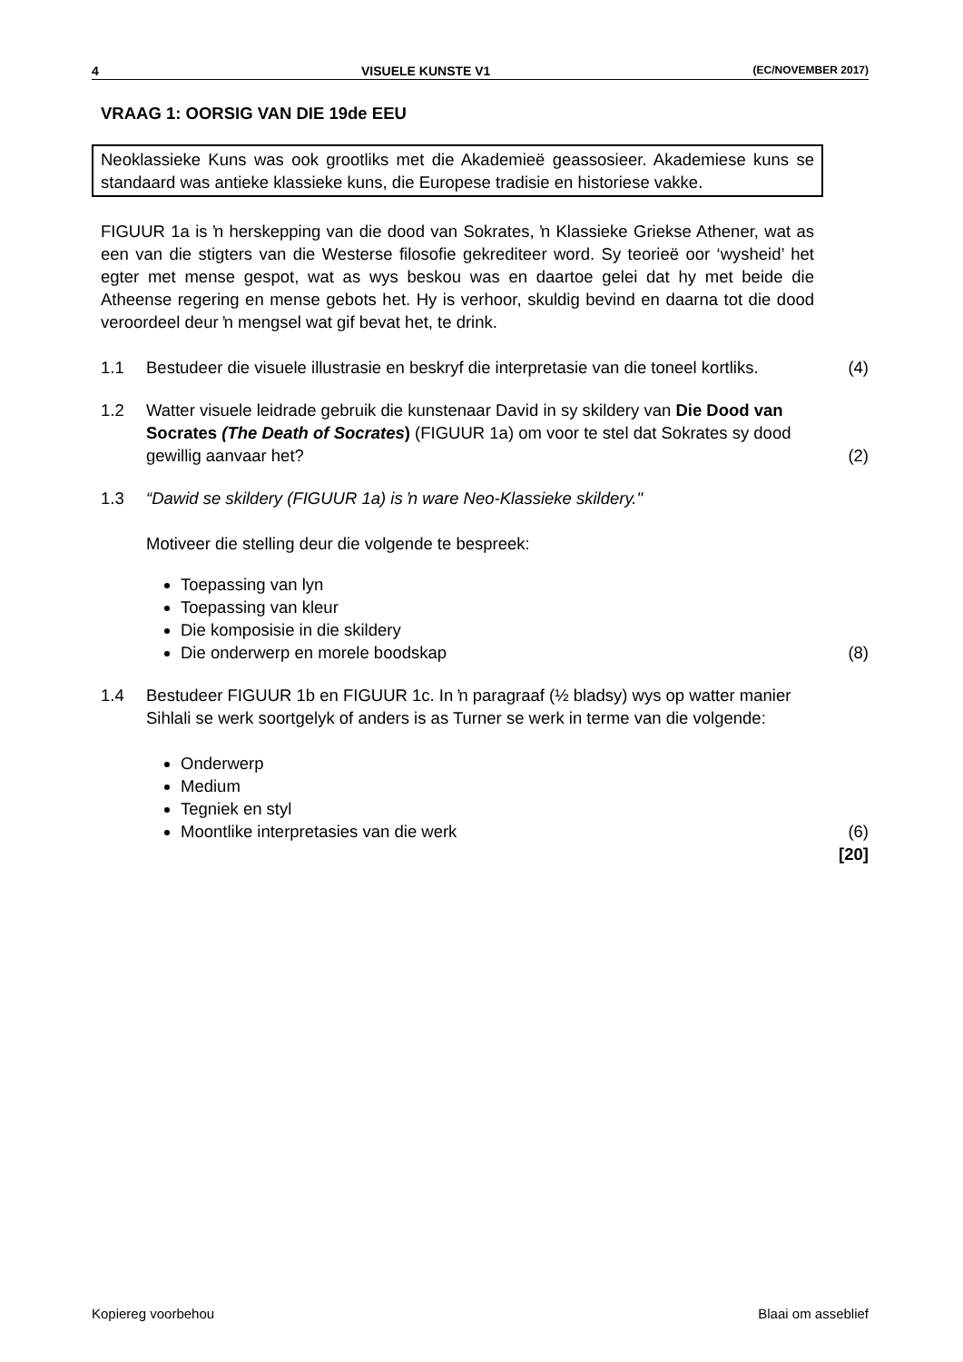4 VISUELE KUNSTE V1 (EC/NOVEMBER 2017)
VRAAG 1: OORSIG VAN DIE 19de EEU
Neoklassieke Kuns was ook grootliks met die Akademieë geassosieer. Akademiese kuns se standaard was antieke klassieke kuns, die Europese tradisie en historiese vakke.
FIGUUR 1a is ŉ herskepping van die dood van Sokrates, ŉ Klassieke Griekse Athener, wat as een van die stigters van die Westerse filosofie gekrediteer word. Sy teorieë oor ‘wysheid’ het egter met mense gespot, wat as wys beskou was en daartoe gelei dat hy met beide die Atheense regering en mense gebots het. Hy is verhoor, skuldig bevind en daarna tot die dood veroordeel deur ŉ mengsel wat gif bevat het, te drink.
1.1 Bestudeer die visuele illustrasie en beskryf die interpretasie van die toneel kortliks.
(4)
1.2 Watter visuele leidrade gebruik die kunstenaar David in sy skildery van Die Dood van Socrates (The Death of Socrates) (FIGUUR 1a) om voor te stel dat Sokrates sy dood gewillig aanvaar het?
(2)
1.3 “Dawid se skildery (FIGUUR 1a) is ŉ ware Neo-Klassieke skildery."
Motiveer die stelling deur die volgende te bespreek:
Toepassing van lyn
Toepassing van kleur
Die komposisie in die skildery
Die onderwerp en morele boodskap
(8)
1.4 Bestudeer FIGUUR 1b en FIGUUR 1c. In ŉ paragraaf (½ bladsy) wys op watter manier Sihlali se werk soortgelyk of anders is as Turner se werk in terme van die volgende:
Onderwerp
Medium
Tegniek en styl
Moontlike interpretasies van die werk
(6)
[20]
Kopiereg voorbehou Blaai om asseblief